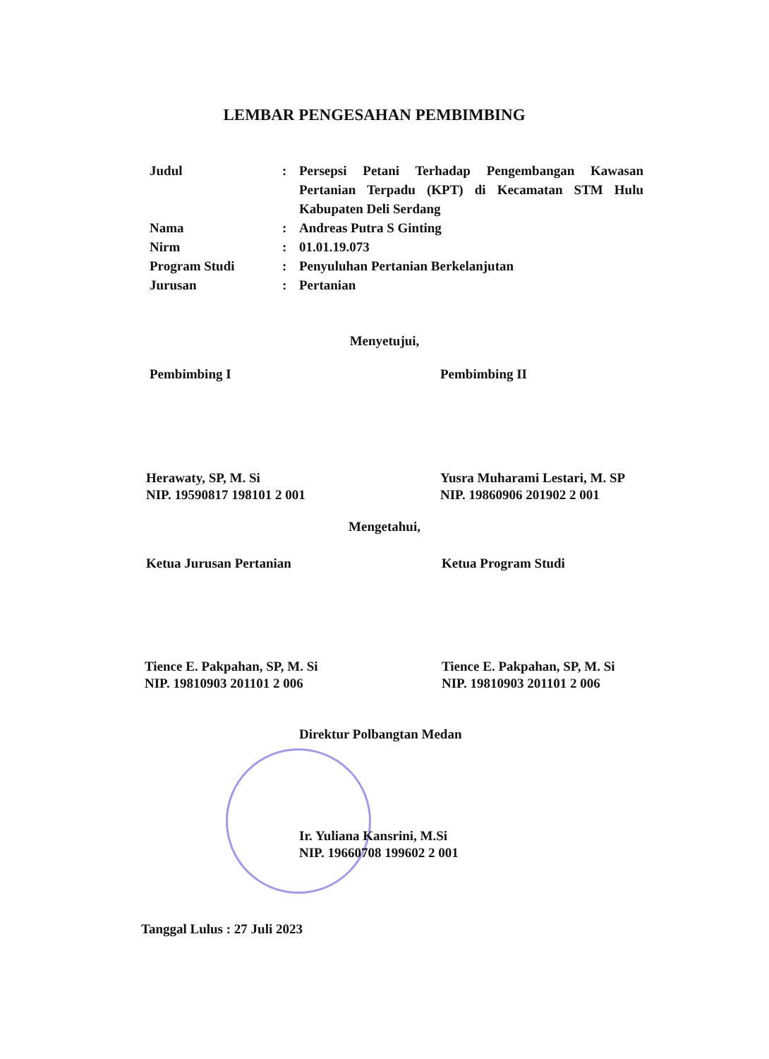LEMBAR PENGESAHAN PEMBIMBING
| Judul | : | Persepsi Petani Terhadap Pengembangan Kawasan Pertanian Terpadu (KPT) di Kecamatan STM Hulu Kabupaten Deli Serdang |
| Nama | : | Andreas Putra S Ginting |
| Nirm | : | 01.01.19.073 |
| Program Studi | : | Penyuluhan Pertanian Berkelanjutan |
| Jurusan | : | Pertanian |
Menyetujui,
Pembimbing I Pembimbing II
Herawaty, SP, M. Si
NIP. 19590817 198101 2 001
Yusra Muharami Lestari, M. SP
NIP. 19860906 201902 2 001
Mengetahui,
Ketua Jurusan Pertanian Ketua Program Studi
Tience E. Pakpahan, SP, M. Si
NIP. 19810903 201101 2 006
Tience E. Pakpahan, SP, M. Si
NIP. 19810903 201101 2 006
Direktur Polbangtan Medan
Ir. Yuliana Kansrini, M.Si
NIP. 19660708 199602 2 001
Tanggal Lulus : 27 Juli 2023